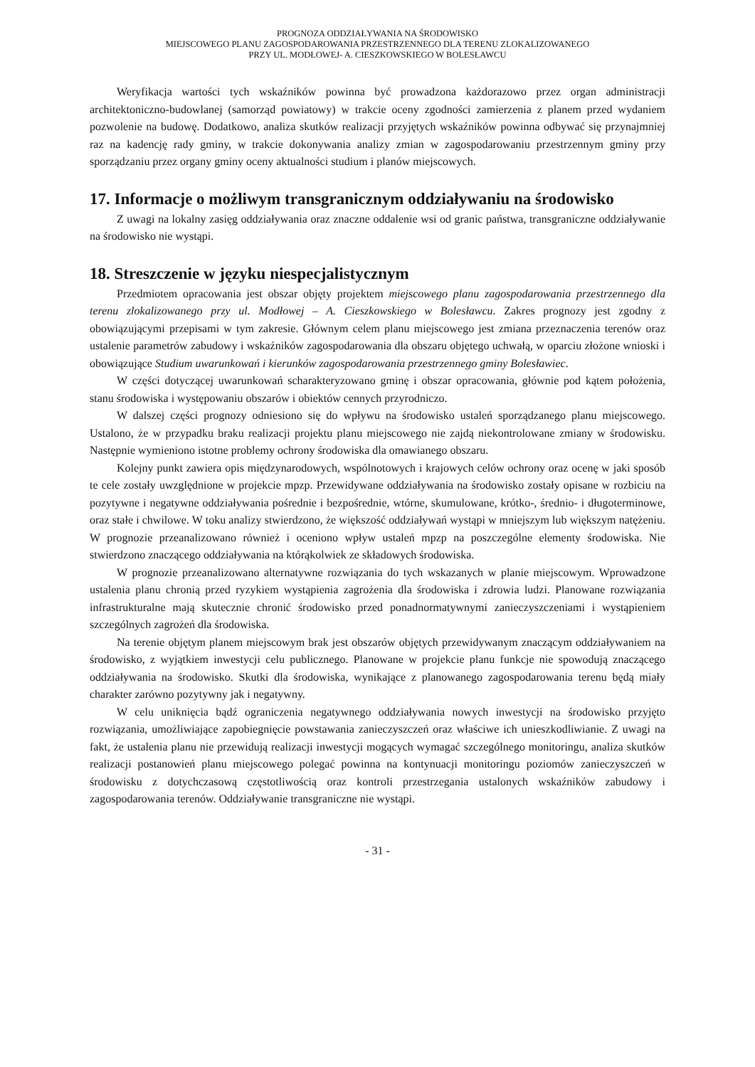PROGNOZA ODDZIAŁYWANIA NA ŚRODOWISKO
MIEJSCOWEGO PLANU ZAGOSPODAROWANIA PRZESTRZENNEGO DLA TERENU ZLOKALIZOWANEGO
PRZY UL. MODŁOWEJ- A. CIESZKOWSKIEGO W BOLESŁAWCU
Weryfikacja wartości tych wskaźników powinna być prowadzona każdorazowo przez organ administracji architektoniczno-budowlanej (samorząd powiatowy) w trakcie oceny zgodności zamierzenia z planem przed wydaniem pozwolenie na budowę. Dodatkowo, analiza skutków realizacji przyjętych wskaźników powinna odbywać się przynajmniej raz na kadencję rady gminy, w trakcie dokonywania analizy zmian w zagospodarowaniu przestrzennym gminy przy sporządzaniu przez organy gminy oceny aktualności studium i planów miejscowych.
17. Informacje o możliwym transgranicznym oddziaływaniu na środowisko
Z uwagi na lokalny zasięg oddziaływania oraz znaczne oddalenie wsi od granic państwa, transgraniczne oddziaływanie na środowisko nie wystąpi.
18. Streszczenie w języku niespecjalistycznym
Przedmiotem opracowania jest obszar objęty projektem miejscowego planu zagospodarowania przestrzennego dla terenu zlokalizowanego przy ul. Modłowej – A. Cieszkowskiego w Bolesławcu. Zakres prognozy jest zgodny z obowiązującymi przepisami w tym zakresie. Głównym celem planu miejscowego jest zmiana przeznaczenia terenów oraz ustalenie parametrów zabudowy i wskaźników zagospodarowania dla obszaru objętego uchwałą, w oparciu złożone wnioski i obowiązujące Studium uwarunkowań i kierunków zagospodarowania przestrzennego gminy Bolesławiec.
W części dotyczącej uwarunkowań scharakteryzowano gminę i obszar opracowania, głównie pod kątem położenia, stanu środowiska i występowaniu obszarów i obiektów cennych przyrodniczo.
W dalszej części prognozy odniesiono się do wpływu na środowisko ustaleń sporządzanego planu miejscowego. Ustalono, że w przypadku braku realizacji projektu planu miejscowego nie zajdą niekontrolowane zmiany w środowisku. Następnie wymieniono istotne problemy ochrony środowiska dla omawianego obszaru.
Kolejny punkt zawiera opis międzynarodowych, wspólnotowych i krajowych celów ochrony oraz ocenę w jaki sposób te cele zostały uwzględnione w projekcie mpzp. Przewidywane oddziaływania na środowisko zostały opisane w rozbiciu na pozytywne i negatywne oddziaływania pośrednie i bezpośrednie, wtórne, skumulowane, krótko-, średnio- i długoterminowe, oraz stałe i chwilowe. W toku analizy stwierdzono, że większość oddziaływań wystąpi w mniejszym lub większym natężeniu. W prognozie przeanalizowano również i oceniono wpływ ustaleń mpzp na poszczególne elementy środowiska. Nie stwierdzono znaczącego oddziaływania na którąkolwiek ze składowych środowiska.
W prognozie przeanalizowano alternatywne rozwiązania do tych wskazanych w planie miejscowym. Wprowadzone ustalenia planu chronią przed ryzykiem wystąpienia zagrożenia dla środowiska i zdrowia ludzi. Planowane rozwiązania infrastrukturalne mają skutecznie chronić środowisko przed ponadnormatywnymi zanieczyszczeniami i wystąpieniem szczególnych zagrożeń dla środowiska.
Na terenie objętym planem miejscowym brak jest obszarów objętych przewidywanym znaczącym oddziaływaniem na środowisko, z wyjątkiem inwestycji celu publicznego. Planowane w projekcie planu funkcje nie spowodują znaczącego oddziaływania na środowisko. Skutki dla środowiska, wynikające z planowanego zagospodarowania terenu będą miały charakter zarówno pozytywny jak i negatywny.
W celu uniknięcia bądź ograniczenia negatywnego oddziaływania nowych inwestycji na środowisko przyjęto rozwiązania, umożliwiające zapobiegnięcie powstawania zanieczyszczeń oraz właściwe ich unieszkodliwianie. Z uwagi na fakt, że ustalenia planu nie przewidują realizacji inwestycji mogących wymagać szczególnego monitoringu, analiza skutków realizacji postanowień planu miejscowego polegać powinna na kontynuacji monitoringu poziomów zanieczyszczeń w środowisku z dotychczasową częstotliwością oraz kontroli przestrzegania ustalonych wskaźników zabudowy i zagospodarowania terenów. Oddziaływanie transgraniczne nie wystąpi.
- 31 -